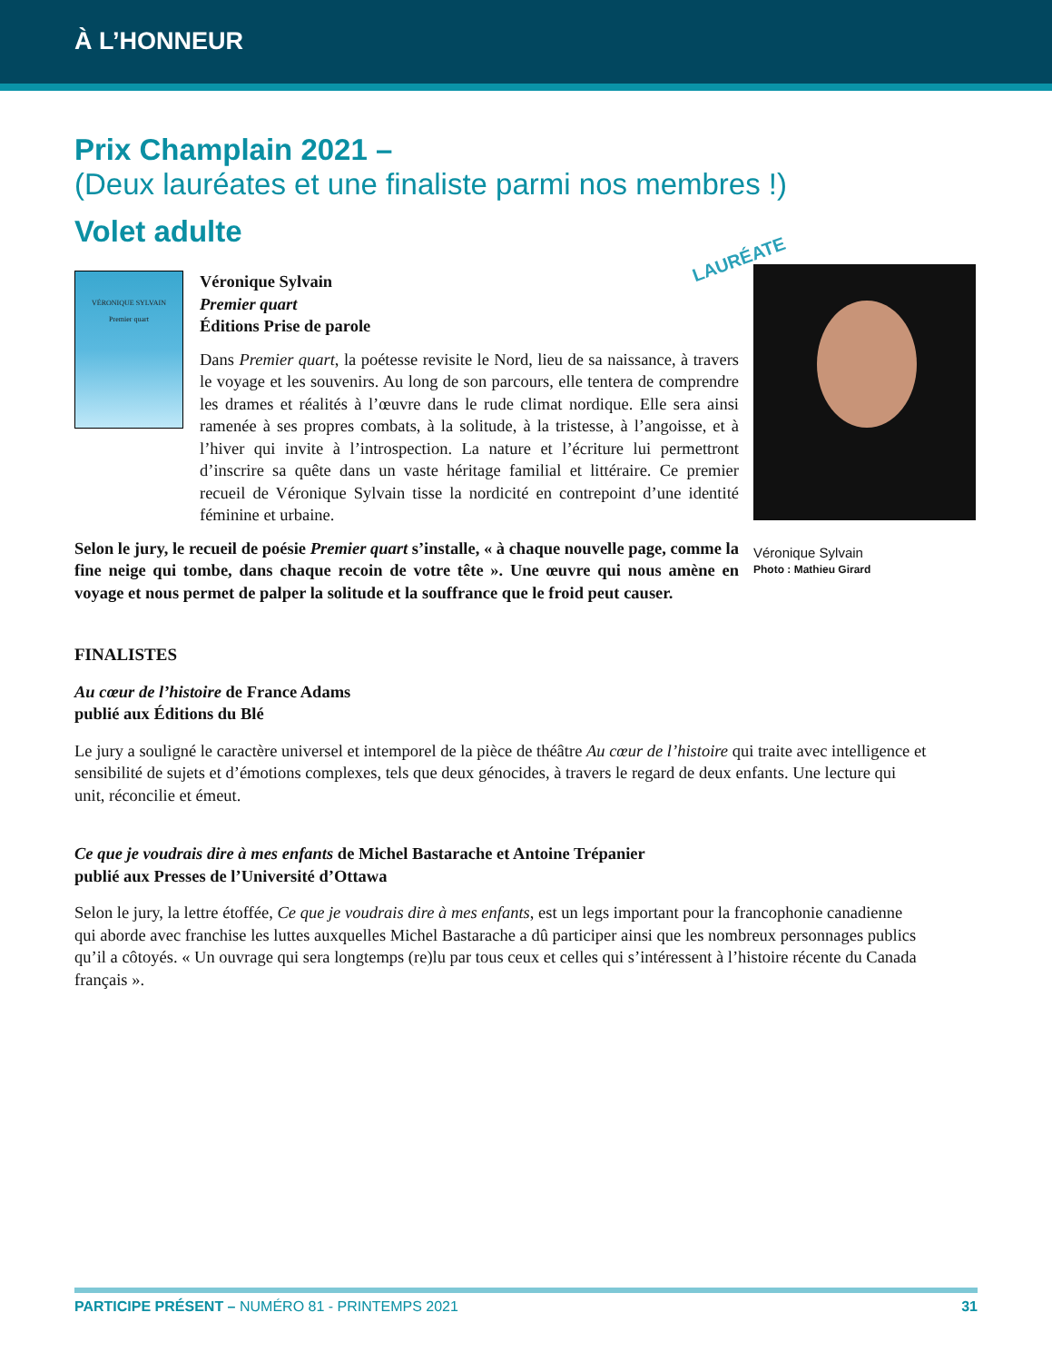À L’HONNEUR
Prix Champlain 2021 –
(Deux lauréates et une finaliste parmi nos membres !)
Volet adulte
VÉRONIQUE SYLVAIN
Premier quart
Véronique Sylvain
Premier quart
Éditions Prise de parole
Dans Premier quart, la poétesse revisite le Nord, lieu de sa naissance, à travers le voyage et les souvenirs. Au long de son parcours, elle tentera de comprendre les drames et réalités à l’œuvre dans le rude climat nordique. Elle sera ainsi ramenée à ses propres combats, à la solitude, à la tristesse, à l’angoisse, et à l’hiver qui invite à l’introspection. La nature et l’écriture lui permettront d’inscrire sa quête dans un vaste héritage familial et littéraire. Ce premier recueil de Véronique Sylvain tisse la nordicité en contrepoint d’une identité féminine et urbaine.
LAURÉATE
Selon le jury, le recueil de poésie Premier quart s’installe, « à chaque nouvelle page, comme la fine neige qui tombe, dans chaque recoin de votre tête ». Une œuvre qui nous amène en voyage et nous permet de palper la solitude et la souffrance que le froid peut causer.
Véronique Sylvain
Photo : Mathieu Girard
FINALISTES
Au cœur de l’histoire de France Adams
publié aux Éditions du Blé
Le jury a souligné le caractère universel et intemporel de la pièce de théâtre Au cœur de l’histoire qui traite avec intelligence et sensibilité de sujets et d’émotions complexes, tels que deux génocides, à travers le regard de deux enfants. Une lecture qui unit, réconcilie et émeut.
Ce que je voudrais dire à mes enfants de Michel Bastarache et Antoine Trépanier
publié aux Presses de l’Université d’Ottawa
Selon le jury, la lettre étoffée, Ce que je voudrais dire à mes enfants, est un legs important pour la francophonie canadienne qui aborde avec franchise les luttes auxquelles Michel Bastarache a dû participer ainsi que les nombreux personnages publics qu’il a côtoyés. « Un ouvrage qui sera longtemps (re)lu par tous ceux et celles qui s’intéressent à l’histoire récente du Canada français ».
PARTICIPE PRÉSENT – NUMÉRO 81 - PRINTEMPS 2021 31